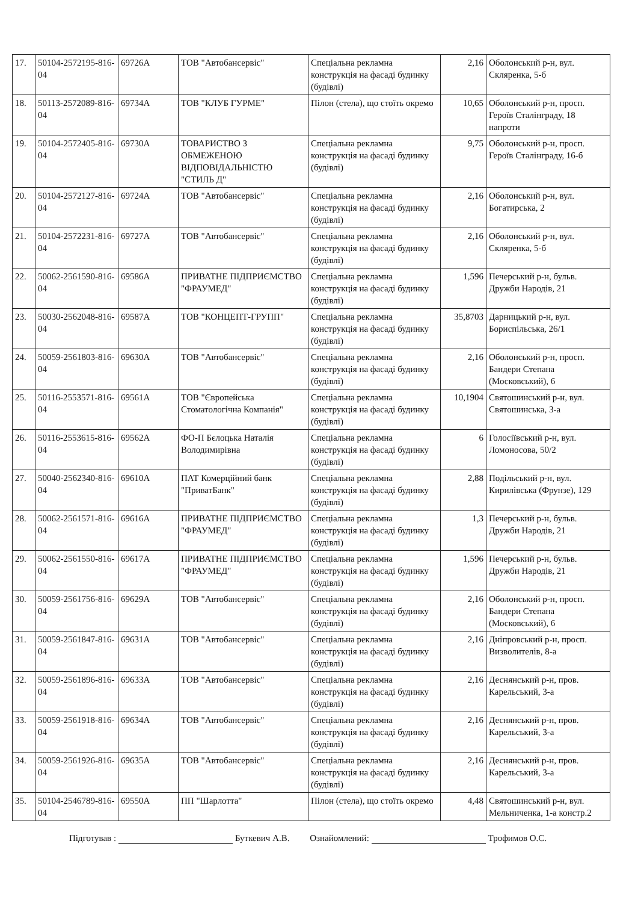| 17. | 50104-2572195-816-04 | 69726А | ТОВ "Автобансервіс" | Спеціальна рекламна конструкція на фасаді будинку (будівлі) | 2,16 | Оболонський р-н, вул. Скляренка, 5-б |
| 18. | 50113-2572089-816-04 | 69734А | ТОВ "КЛУБ ГУРМЕ" | Пілон (стела), що стоїть окремо | 10,65 | Оболонський р-н, просп. Героїв Сталінграду, 18 напроти |
| 19. | 50104-2572405-816-04 | 69730А | ТОВАРИСТВО З ОБМЕЖЕНОЮ ВІДПОВІДАЛЬНІСТЮ "СТИЛЬ Д" | Спеціальна рекламна конструкція на фасаді будинку (будівлі) | 9,75 | Оболонський р-н, просп. Героїв Сталінграду, 16-б |
| 20. | 50104-2572127-816-04 | 69724А | ТОВ "Автобансервіс" | Спеціальна рекламна конструкція на фасаді будинку (будівлі) | 2,16 | Оболонський р-н, вул. Богатирська, 2 |
| 21. | 50104-2572231-816-04 | 69727А | ТОВ "Автобансервіс" | Спеціальна рекламна конструкція на фасаді будинку (будівлі) | 2,16 | Оболонський р-н, вул. Скляренка, 5-б |
| 22. | 50062-2561590-816-04 | 69586А | ПРИВАТНЕ ПІДПРИЄМСТВО "ФРАУМЕД" | Спеціальна рекламна конструкція на фасаді будинку (будівлі) | 1,596 | Печерський р-н, бульв. Дружби Народів, 21 |
| 23. | 50030-2562048-816-04 | 69587А | ТОВ "КОНЦЕПТ-ГРУПП" | Спеціальна рекламна конструкція на фасаді будинку (будівлі) | 35,8703 | Дарницький р-н, вул. Бориспільська, 26/1 |
| 24. | 50059-2561803-816-04 | 69630А | ТОВ "Автобансервіс" | Спеціальна рекламна конструкція на фасаді будинку (будівлі) | 2,16 | Оболонський р-н, просп. Бандери Степана (Московський), 6 |
| 25. | 50116-2553571-816-04 | 69561А | ТОВ "Європейська Стоматологічна Компанія" | Спеціальна рекламна конструкція на фасаді будинку (будівлі) | 10,1904 | Святошинський р-н, вул. Святошинська, 3-а |
| 26. | 50116-2553615-816-04 | 69562А | ФО-П Бєлоцька Наталія Володимирівна | Спеціальна рекламна конструкція на фасаді будинку (будівлі) | 6 | Голосіївський р-н, вул. Ломоносова, 50/2 |
| 27. | 50040-2562340-816-04 | 69610А | ПАТ Комерційний банк "ПриватБанк" | Спеціальна рекламна конструкція на фасаді будинку (будівлі) | 2,88 | Подільський р-н, вул. Кирилівська (Фрунзе), 129 |
| 28. | 50062-2561571-816-04 | 69616А | ПРИВАТНЕ ПІДПРИЄМСТВО "ФРАУМЕД" | Спеціальна рекламна конструкція на фасаді будинку (будівлі) | 1,3 | Печерський р-н, бульв. Дружби Народів, 21 |
| 29. | 50062-2561550-816-04 | 69617А | ПРИВАТНЕ ПІДПРИЄМСТВО "ФРАУМЕД" | Спеціальна рекламна конструкція на фасаді будинку (будівлі) | 1,596 | Печерський р-н, бульв. Дружби Народів, 21 |
| 30. | 50059-2561756-816-04 | 69629А | ТОВ "Автобансервіс" | Спеціальна рекламна конструкція на фасаді будинку (будівлі) | 2,16 | Оболонський р-н, просп. Бандери Степана (Московський), 6 |
| 31. | 50059-2561847-816-04 | 69631А | ТОВ "Автобансервіс" | Спеціальна рекламна конструкція на фасаді будинку (будівлі) | 2,16 | Дніпровський р-н, просп. Визволителів, 8-а |
| 32. | 50059-2561896-816-04 | 69633А | ТОВ "Автобансервіс" | Спеціальна рекламна конструкція на фасаді будинку (будівлі) | 2,16 | Деснянський р-н, пров. Карельський, 3-а |
| 33. | 50059-2561918-816-04 | 69634А | ТОВ "Автобансервіс" | Спеціальна рекламна конструкція на фасаді будинку (будівлі) | 2,16 | Деснянський р-н, пров. Карельський, 3-а |
| 34. | 50059-2561926-816-04 | 69635А | ТОВ "Автобансервіс" | Спеціальна рекламна конструкція на фасаді будинку (будівлі) | 2,16 | Деснянський р-н, пров. Карельський, 3-а |
| 35. | 50104-2546789-816-04 | 69550А | ПП "Шарлотта" | Пілон (стела), що стоїть окремо | 4,48 | Святошинський р-н, вул. Мельниченка, 1-а констр.2 |
Підготував : Буткевич А.В. Ознайомлений: Трофимов О.С.